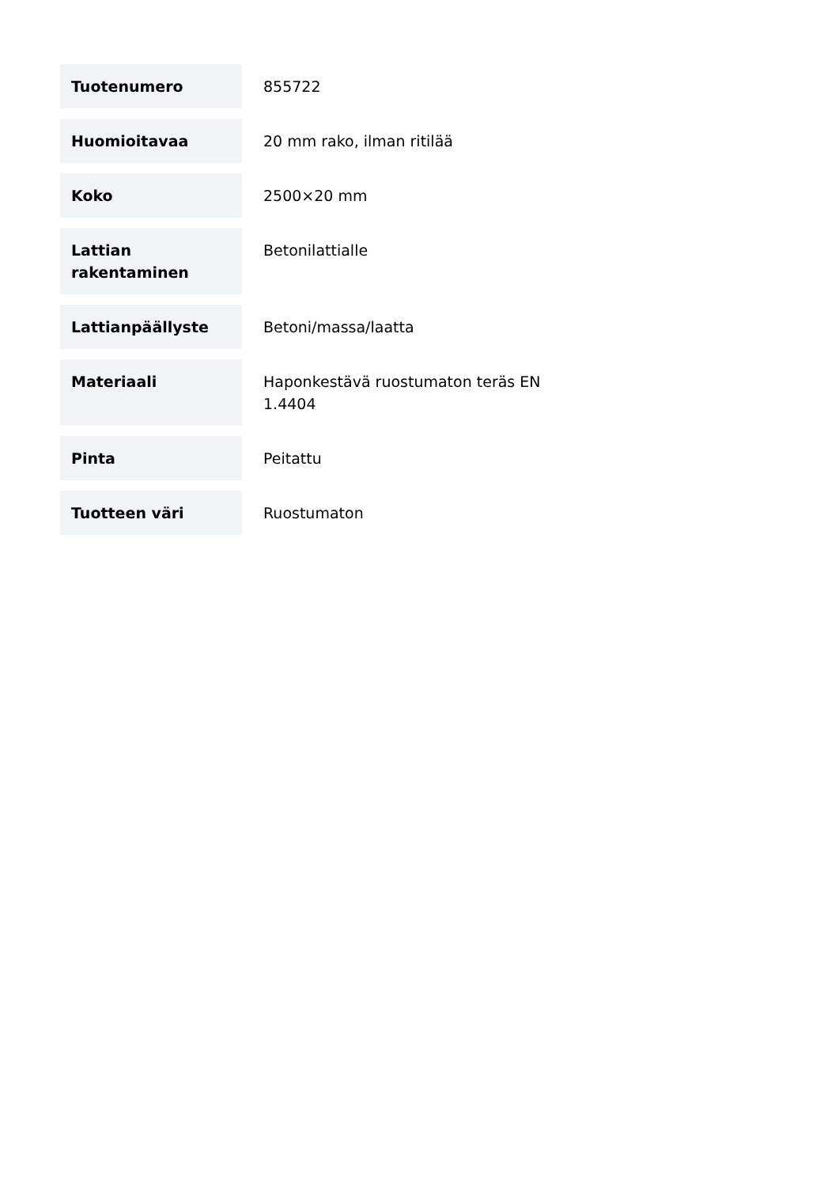| Tuotenumero | 855722 |
| Huomioitavaa | 20 mm rako, ilman ritilää |
| Koko | 2500×20 mm |
| Lattian rakentaminen | Betonilattialle |
| Lattianpäällyste | Betoni/massa/laatta |
| Materiaali | Haponkestävä ruostumaton teräs EN 1.4404 |
| Pinta | Peitattu |
| Tuotteen väri | Ruostumaton |